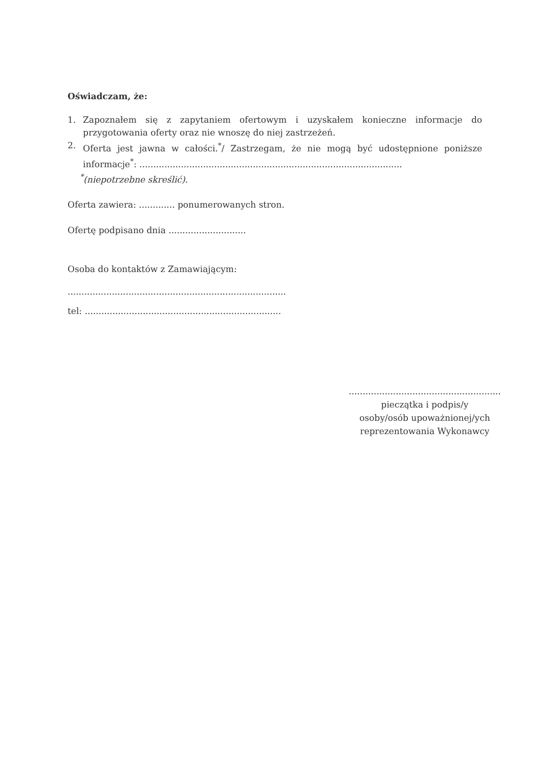Oświadczam, że:
1. Zapoznałem się z zapytaniem ofertowym i uzyskałem konieczne informacje do przygotowania oferty oraz nie wnoszę do niej zastrzeżeń.
2. Oferta jest jawna w całości.<sup>*</sup>/ Zastrzegam, że nie mogą być udostępnione poniższe informacje<sup>*</sup>: ...............................................................................................
<sup>*</sup> (niepotrzebne skreślić).
Oferta zawiera: ............. ponumerowanych stron.
Ofertę podpisano dnia ............................
Osoba do kontaktów z Zamawiającym:
...............................................................................
tel: .......................................................................
.......................................................
pieczątka i podpis/y
osoby/osób upoważnionej/ych
reprezentowania Wykonawcy